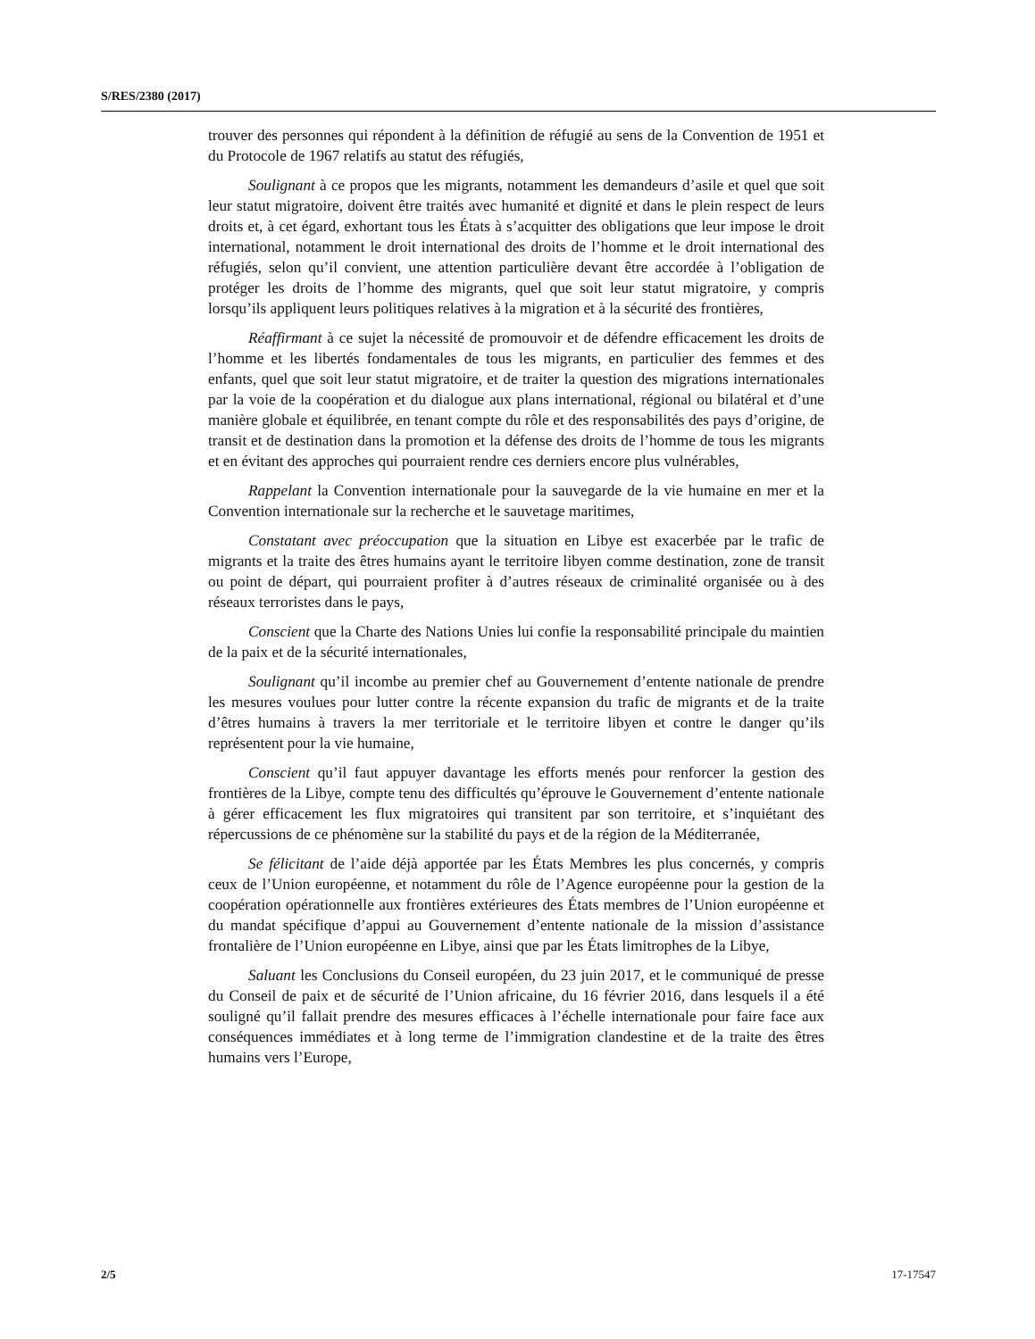S/RES/2380 (2017)
trouver des personnes qui répondent à la définition de réfugié au sens de la Convention de 1951 et du Protocole de 1967 relatifs au statut des réfugiés,
Soulignant à ce propos que les migrants, notamment les demandeurs d’asile et quel que soit leur statut migratoire, doivent être traités avec humanité et dignité et dans le plein respect de leurs droits et, à cet égard, exhortant tous les États à s’acquitter des obligations que leur impose le droit international, notamment le droit international des droits de l’homme et le droit international des réfugiés, selon qu’il convient, une attention particulière devant être accordée à l’obligation de protéger les droits de l’homme des migrants, quel que soit leur statut migratoire, y compris lorsqu’ils appliquent leurs politiques relatives à la migration et à la sécurité des frontières,
Réaffirmant à ce sujet la nécessité de promouvoir et de défendre efficacement les droits de l’homme et les libertés fondamentales de tous les migrants, en particulier des femmes et des enfants, quel que soit leur statut migratoire, et de traiter la question des migrations internationales par la voie de la coopération et du dialogue aux plans international, régional ou bilatéral et d’une manière globale et équilibrée, en tenant compte du rôle et des responsabilités des pays d’origine, de transit et de destination dans la promotion et la défense des droits de l’homme de tous les migrants et en évitant des approches qui pourraient rendre ces derniers encore plus vulnérables,
Rappelant la Convention internationale pour la sauvegarde de la vie humaine en mer et la Convention internationale sur la recherche et le sauvetage maritimes,
Constatant avec préoccupation que la situation en Libye est exacerbée par le trafic de migrants et la traite des êtres humains ayant le territoire libyen comme destination, zone de transit ou point de départ, qui pourraient profiter à d’autres réseaux de criminalité organisée ou à des réseaux terroristes dans le pays,
Conscient que la Charte des Nations Unies lui confie la responsabilité principale du maintien de la paix et de la sécurité internationales,
Soulignant qu’il incombe au premier chef au Gouvernement d’entente nationale de prendre les mesures voulues pour lutter contre la récente expansion du trafic de migrants et de la traite d’êtres humains à travers la mer territoriale et le territoire libyen et contre le danger qu’ils représentent pour la vie humaine,
Conscient qu’il faut appuyer davantage les efforts menés pour renforcer la gestion des frontières de la Libye, compte tenu des difficultés qu’éprouve le Gouvernement d’entente nationale à gérer efficacement les flux migratoires qui transitent par son territoire, et s’inquiétant des répercussions de ce phénomène sur la stabilité du pays et de la région de la Méditerranée,
Se félicitant de l’aide déjà apportée par les États Membres les plus concernés, y compris ceux de l’Union européenne, et notamment du rôle de l’Agence européenne pour la gestion de la coopération opérationnelle aux frontières extérieures des États membres de l’Union européenne et du mandat spécifique d’appui au Gouvernement d’entente nationale de la mission d’assistance frontalière de l’Union européenne en Libye, ainsi que par les États limitrophes de la Libye,
Saluant les Conclusions du Conseil européen, du 23 juin 2017, et le communiqué de presse du Conseil de paix et de sécurité de l’Union africaine, du 16 février 2016, dans lesquels il a été souligné qu’il fallait prendre des mesures efficaces à l’échelle internationale pour faire face aux conséquences immédiates et à long terme de l’immigration clandestine et de la traite des êtres humains vers l’Europe,
2/5 17-17547